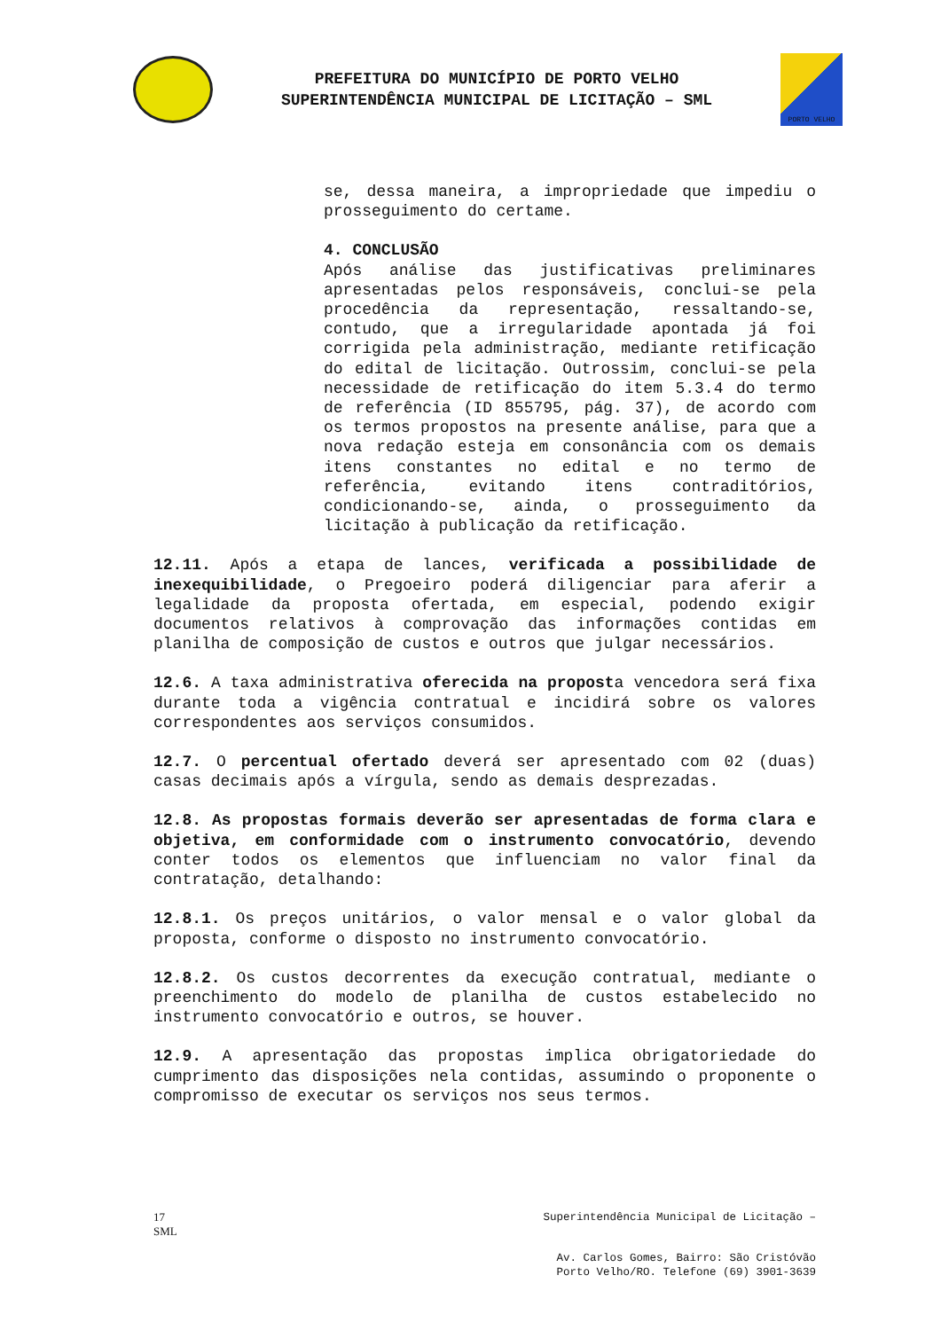PREFEITURA DO MUNICÍPIO DE PORTO VELHO
SUPERINTENDÊNCIA MUNICIPAL DE LICITAÇÃO – SML
PORTO VELHO
se, dessa maneira, a impropriedade que impediu o prosseguimento do certame.
4. CONCLUSÃO
Após análise das justificativas preliminares apresentadas pelos responsáveis, conclui-se pela procedência da representação, ressaltando-se, contudo, que a irregularidade apontada já foi corrigida pela administração, mediante retificação do edital de licitação. Outrossim, conclui-se pela necessidade de retificação do item 5.3.4 do termo de referência (ID 855795, pág. 37), de acordo com os termos propostos na presente análise, para que a nova redação esteja em consonância com os demais itens constantes no edital e no termo de referência, evitando itens contraditórios, condicionando-se, ainda, o prosseguimento da licitação à publicação da retificação.
12.11. Após a etapa de lances, verificada a possibilidade de inexequibilidade, o Pregoeiro poderá diligenciar para aferir a legalidade da proposta ofertada, em especial, podendo exigir documentos relativos à comprovação das informações contidas em planilha de composição de custos e outros que julgar necessários.
12.6. A taxa administrativa oferecida na proposta vencedora será fixa durante toda a vigência contratual e incidirá sobre os valores correspondentes aos serviços consumidos.
12.7. O percentual ofertado deverá ser apresentado com 02 (duas) casas decimais após a vírgula, sendo as demais desprezadas.
12.8. As propostas formais deverão ser apresentadas de forma clara e objetiva, em conformidade com o instrumento convocatório, devendo conter todos os elementos que influenciam no valor final da contratação, detalhando:
12.8.1. Os preços unitários, o valor mensal e o valor global da proposta, conforme o disposto no instrumento convocatório.
12.8.2. Os custos decorrentes da execução contratual, mediante o preenchimento do modelo de planilha de custos estabelecido no instrumento convocatório e outros, se houver.
12.9. A apresentação das propostas implica obrigatoriedade do cumprimento das disposições nela contidas, assumindo o proponente o compromisso de executar os serviços nos seus termos.
17
SML
Superintendência Municipal de Licitação –
Av. Carlos Gomes, Bairro: São Cristóvão
Porto Velho/RO. Telefone (69) 3901-3639